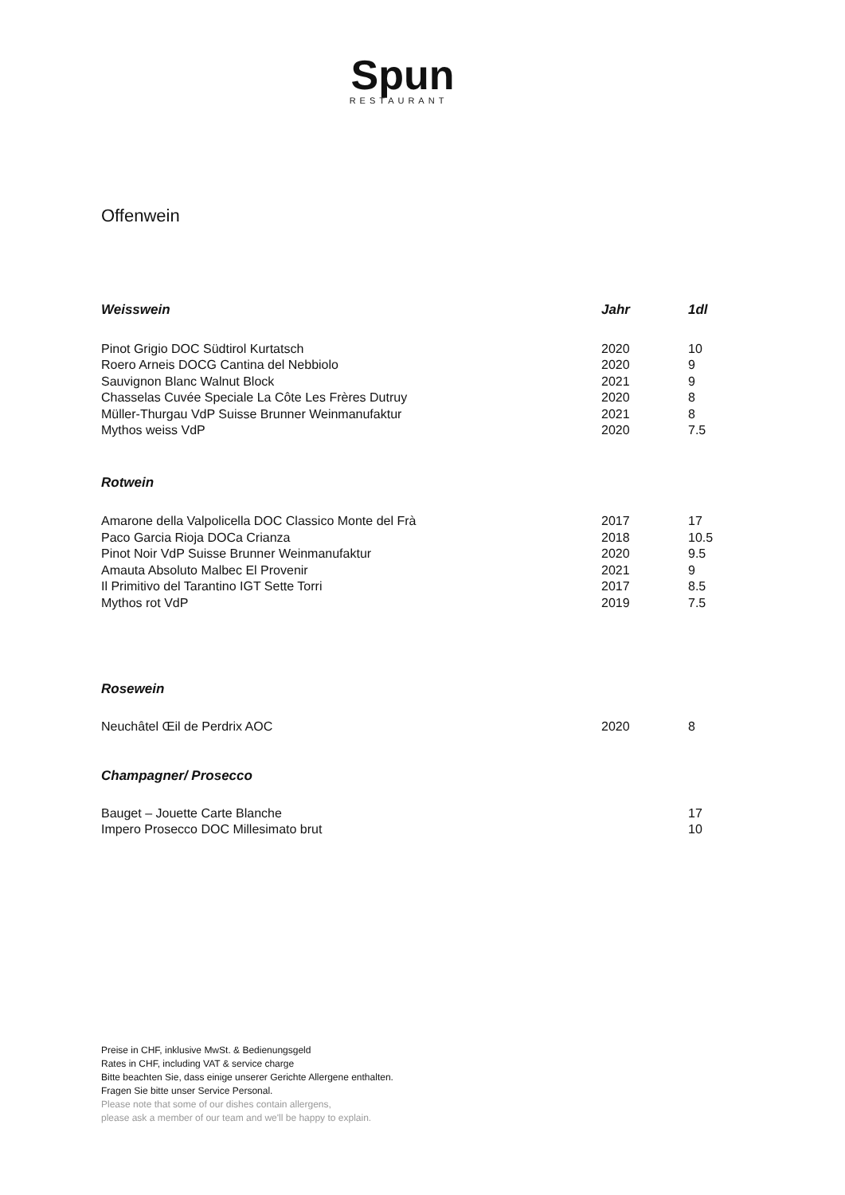Spun
RESTAURANT
Offenwein
| Weisswein | Jahr | 1dl |
| --- | --- | --- |
| Pinot Grigio DOC Südtirol Kurtatsch | 2020 | 10 |
| Roero Arneis DOCG Cantina del Nebbiolo | 2020 | 9 |
| Sauvignon Blanc Walnut Block | 2021 | 9 |
| Chasselas Cuvée Speciale La Côte Les Frères Dutruy | 2020 | 8 |
| Müller-Thurgau VdP Suisse Brunner Weinmanufaktur | 2021 | 8 |
| Mythos weiss VdP | 2020 | 7.5 |
| Rotwein | | |
| Amarone della Valpolicella DOC Classico Monte del Frà | 2017 | 17 |
| Paco Garcia Rioja DOCa Crianza | 2018 | 10.5 |
| Pinot Noir VdP Suisse Brunner Weinmanufaktur | 2020 | 9.5 |
| Amauta Absoluto Malbec El Provenir | 2021 | 9 |
| Il Primitivo del Tarantino IGT Sette Torri | 2017 | 8.5 |
| Mythos rot VdP | 2019 | 7.5 |
| Rosewein | | |
| Neuchâtel Œil de Perdrix AOC | 2020 | 8 |
| Champagner/ Prosecco | | |
| Bauget – Jouette Carte Blanche | | 17 |
| Impero Prosecco DOC Millesimato brut | | 10 |
Preise in CHF, inklusive MwSt. & Bedienungsgeld
Rates in CHF, including VAT & service charge
Bitte beachten Sie, dass einige unserer Gerichte Allergene enthalten.
Fragen Sie bitte unser Service Personal.
Please note that some of our dishes contain allergens,
please ask a member of our team and we'll be happy to explain.